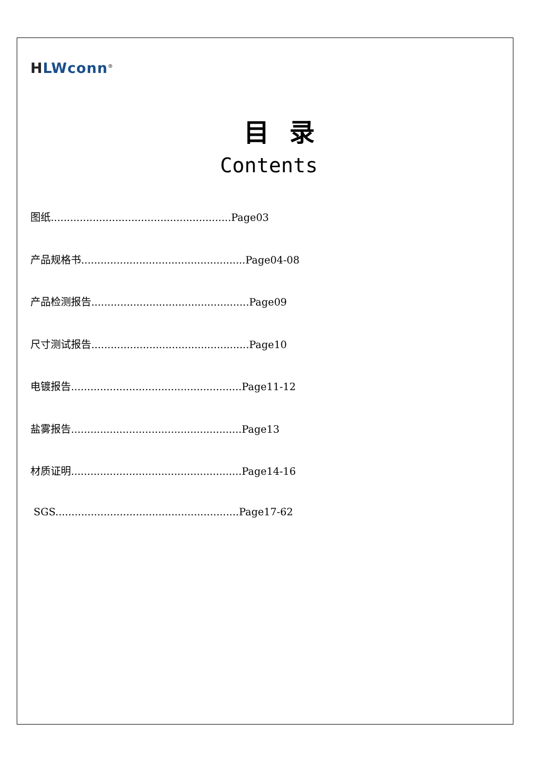HLWconn<sup>®</sup>
目录
Contents
图纸........................................................Page03
产品规格书...................................................Page04-08
产品检测报告.................................................Page09
尺寸测试报告.................................................Page10
电镀报告.....................................................Page11-12
盐雾报告.....................................................Page13
材质证明.....................................................Page14-16
SGS.........................................................Page17-62